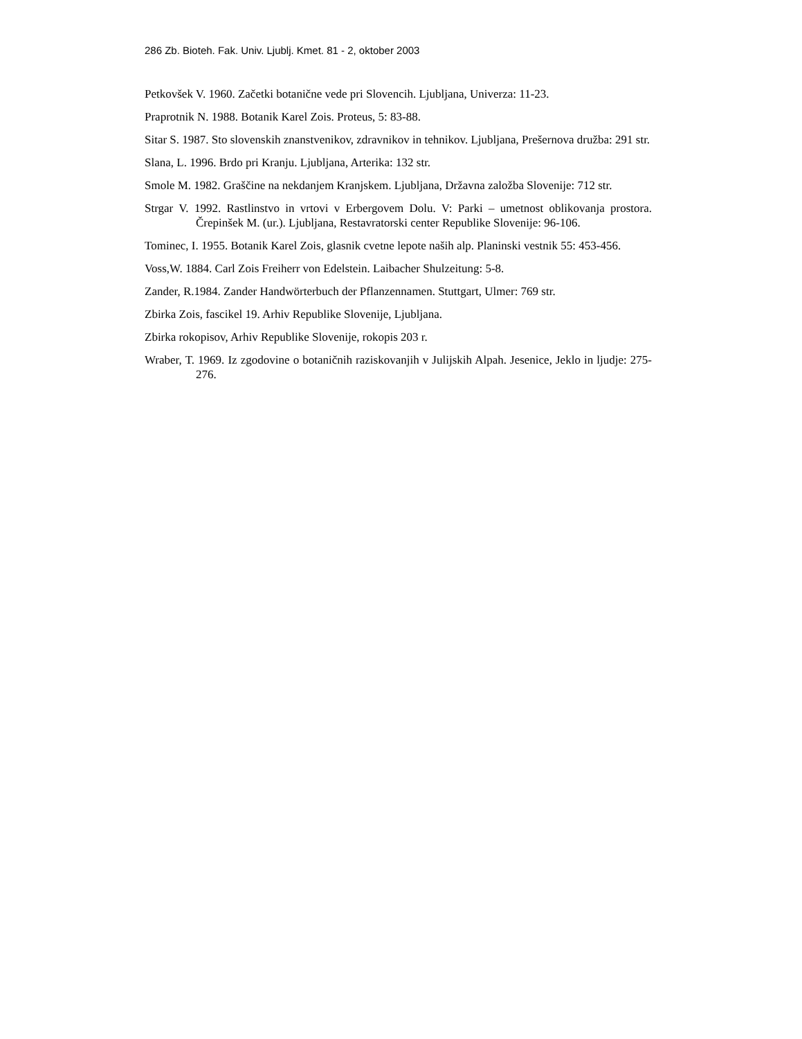286 Zb. Bioteh. Fak. Univ. Ljublj. Kmet. 81 - 2, oktober 2003
Petkovšek V. 1960. Začetki botanične vede pri Slovencih. Ljubljana, Univerza: 11-23.
Praprotnik N. 1988. Botanik Karel Zois. Proteus, 5: 83-88.
Sitar S. 1987. Sto slovenskih znanstvenikov, zdravnikov in tehnikov. Ljubljana, Prešernova družba: 291 str.
Slana, L. 1996. Brdo pri Kranju. Ljubljana, Arterika: 132 str.
Smole M. 1982. Graščine na nekdanjem Kranjskem. Ljubljana, Državna založba Slovenije: 712 str.
Strgar V. 1992. Rastlinstvo in vrtovi v Erbergovem Dolu. V: Parki – umetnost oblikovanja prostora. Črepinšek M. (ur.). Ljubljana, Restavratorski center Republike Slovenije: 96-106.
Tominec, I. 1955. Botanik Karel Zois, glasnik cvetne lepote naših alp. Planinski vestnik 55: 453-456.
Voss,W. 1884. Carl Zois Freiherr von Edelstein. Laibacher Shulzeitung: 5-8.
Zander, R.1984. Zander Handwörterbuch der Pflanzennamen. Stuttgart, Ulmer: 769 str.
Zbirka Zois, fascikel 19. Arhiv Republike Slovenije, Ljubljana.
Zbirka rokopisov, Arhiv Republike Slovenije, rokopis 203 r.
Wraber, T. 1969. Iz zgodovine o botaničnih raziskovanjih v Julijskih Alpah. Jesenice, Jeklo in ljudje: 275-276.